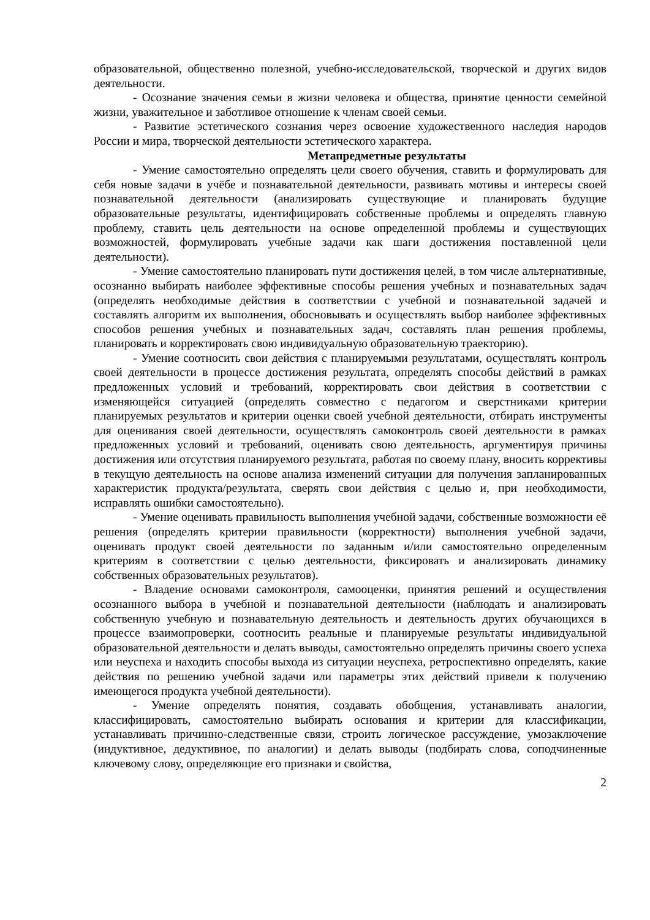образовательной, общественно полезной, учебно-исследовательской, творческой и других видов деятельности.
- Осознание значения семьи в жизни человека и общества, принятие ценности семейной жизни, уважительное и заботливое отношение к членам своей семьи.
- Развитие эстетического сознания через освоение художественного наследия народов России и мира, творческой деятельности эстетического характера.
Метапредметные результаты
- Умение самостоятельно определять цели своего обучения, ставить и формулировать для себя новые задачи в учёбе и познавательной деятельности, развивать мотивы и интересы своей познавательной деятельности (анализировать существующие и планировать будущие образовательные результаты, идентифицировать собственные проблемы и определять главную проблему, ставить цель деятельности на основе определенной проблемы и существующих возможностей, формулировать учебные задачи как шаги достижения поставленной цели деятельности).
- Умение самостоятельно планировать пути достижения целей, в том числе альтернативные, осознанно выбирать наиболее эффективные способы решения учебных и познавательных задач (определять необходимые действия в соответствии с учебной и познавательной задачей и составлять алгоритм их выполнения, обосновывать и осуществлять выбор наиболее эффективных способов решения учебных и познавательных задач, составлять план решения проблемы, планировать и корректировать свою индивидуальную образовательную траекторию).
- Умение соотносить свои действия с планируемыми результатами, осуществлять контроль своей деятельности в процессе достижения результата, определять способы действий в рамках предложенных условий и требований, корректировать свои действия в соответствии с изменяющейся ситуацией (определять совместно с педагогом и сверстниками критерии планируемых результатов и критерии оценки своей учебной деятельности, отбирать инструменты для оценивания своей деятельности, осуществлять самоконтроль своей деятельности в рамках предложенных условий и требований, оценивать свою деятельность, аргументируя причины достижения или отсутствия планируемого результата, работая по своему плану, вносить коррективы в текущую деятельность на основе анализа изменений ситуации для получения запланированных характеристик продукта/результата, сверять свои действия с целью и, при необходимости, исправлять ошибки самостоятельно).
- Умение оценивать правильность выполнения учебной задачи, собственные возможности её решения (определять критерии правильности (корректности) выполнения учебной задачи, оценивать продукт своей деятельности по заданным и/или самостоятельно определенным критериям в соответствии с целью деятельности, фиксировать и анализировать динамику собственных образовательных результатов).
- Владение основами самоконтроля, самооценки, принятия решений и осуществления осознанного выбора в учебной и познавательной деятельности (наблюдать и анализировать собственную учебную и познавательную деятельность и деятельность других обучающихся в процессе взаимопроверки, соотносить реальные и планируемые результаты индивидуальной образовательной деятельности и делать выводы, самостоятельно определять причины своего успеха или неуспеха и находить способы выхода из ситуации неуспеха, ретроспективно определять, какие действия по решению учебной задачи или параметры этих действий привели к получению имеющегося продукта учебной деятельности).
- Умение определять понятия, создавать обобщения, устанавливать аналогии, классифицировать, самостоятельно выбирать основания и критерии для классификации, устанавливать причинно-следственные связи, строить логическое рассуждение, умозаключение (индуктивное, дедуктивное, по аналогии) и делать выводы (подбирать слова, соподчиненные ключевому слову, определяющие его признаки и свойства,
2